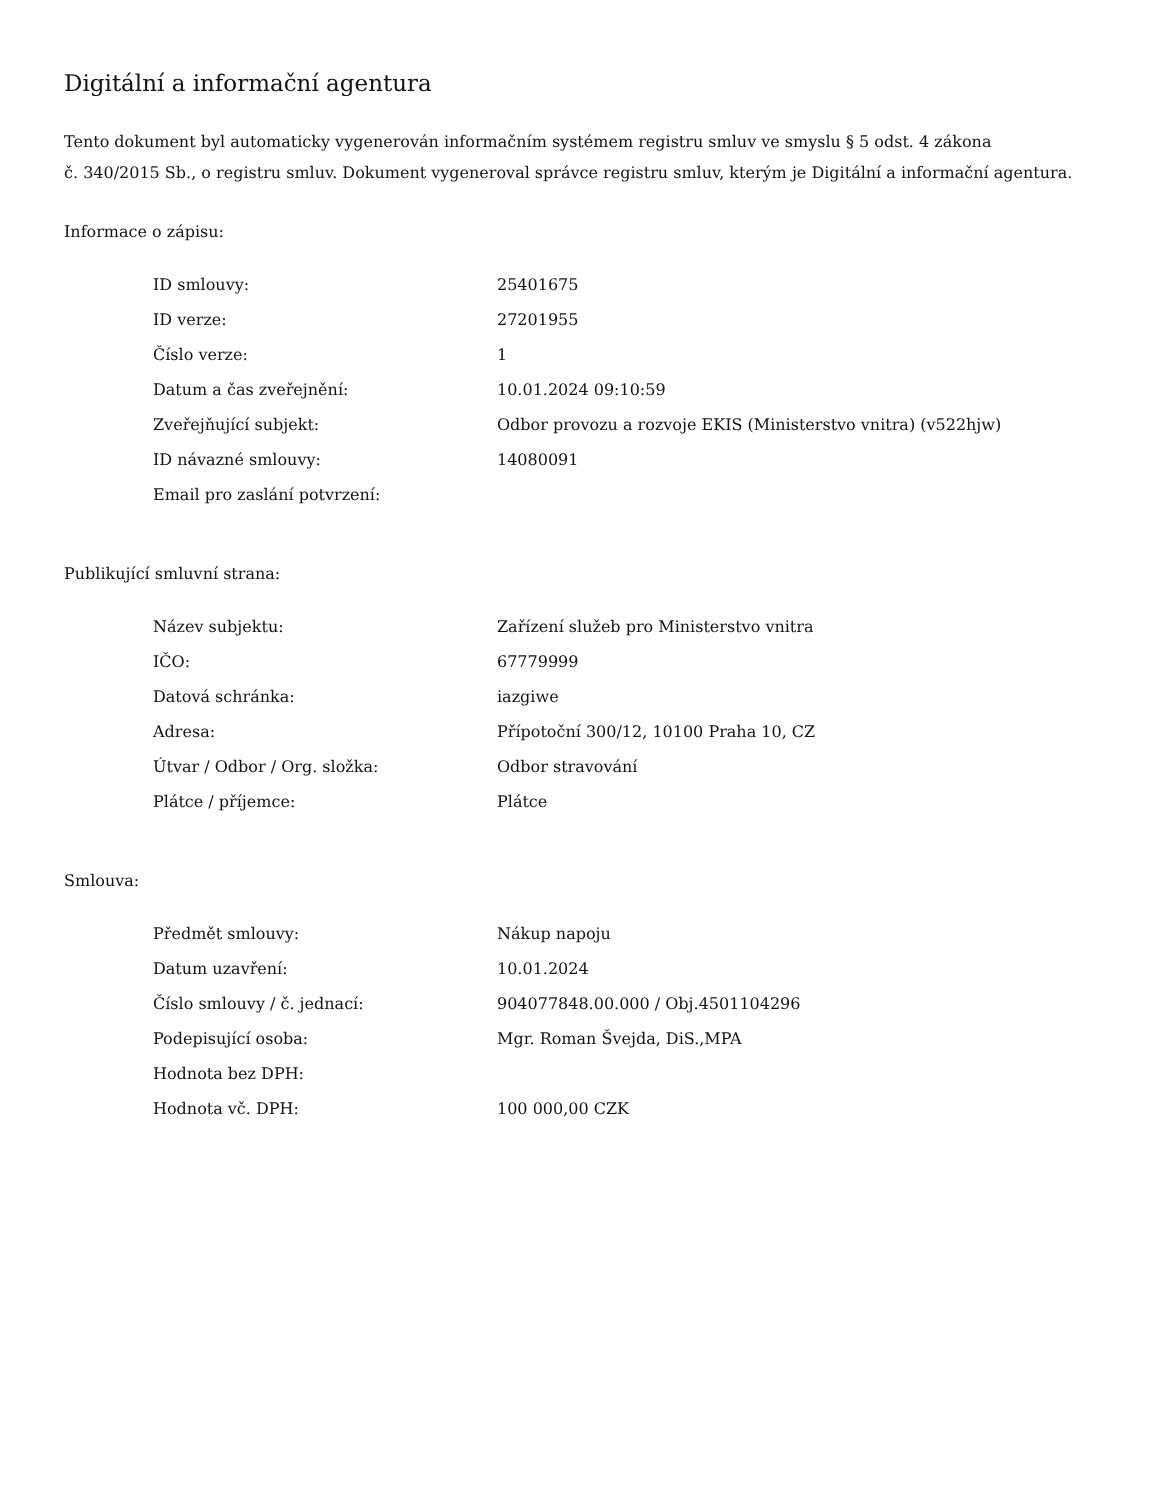Digitální a informační agentura
Tento dokument byl automaticky vygenerován informačním systémem registru smluv ve smyslu § 5 odst. 4 zákona
č. 340/2015 Sb., o registru smluv. Dokument vygeneroval správce registru smluv, kterým je Digitální a informační agentura.
Informace o zápisu:
| ID smlouvy: | 25401675 |
| ID verze: | 27201955 |
| Číslo verze: | 1 |
| Datum a čas zveřejnění: | 10.01.2024 09:10:59 |
| Zveřejňující subjekt: | Odbor provozu a rozvoje EKIS (Ministerstvo vnitra) (v522hjw) |
| ID návazné smlouvy: | 14080091 |
| Email pro zaslání potvrzení: | |
Publikující smluvní strana:
| Název subjektu: | Zařízení služeb pro Ministerstvo vnitra |
| IČO: | 67779999 |
| Datová schránka: | iazgiwe |
| Adresa: | Přípotoční 300/12, 10100 Praha 10, CZ |
| Útvar / Odbor / Org. složka: | Odbor stravování |
| Plátce / příjemce: | Plátce |
Smlouva:
| Předmět smlouvy: | Nákup napoju |
| Datum uzavření: | 10.01.2024 |
| Číslo smlouvy / č. jednací: | 904077848.00.000 / Obj.4501104296 |
| Podepisující osoba: | Mgr. Roman Švejda, DiS.,MPA |
| Hodnota bez DPH: | |
| Hodnota vč. DPH: | 100 000,00 CZK |